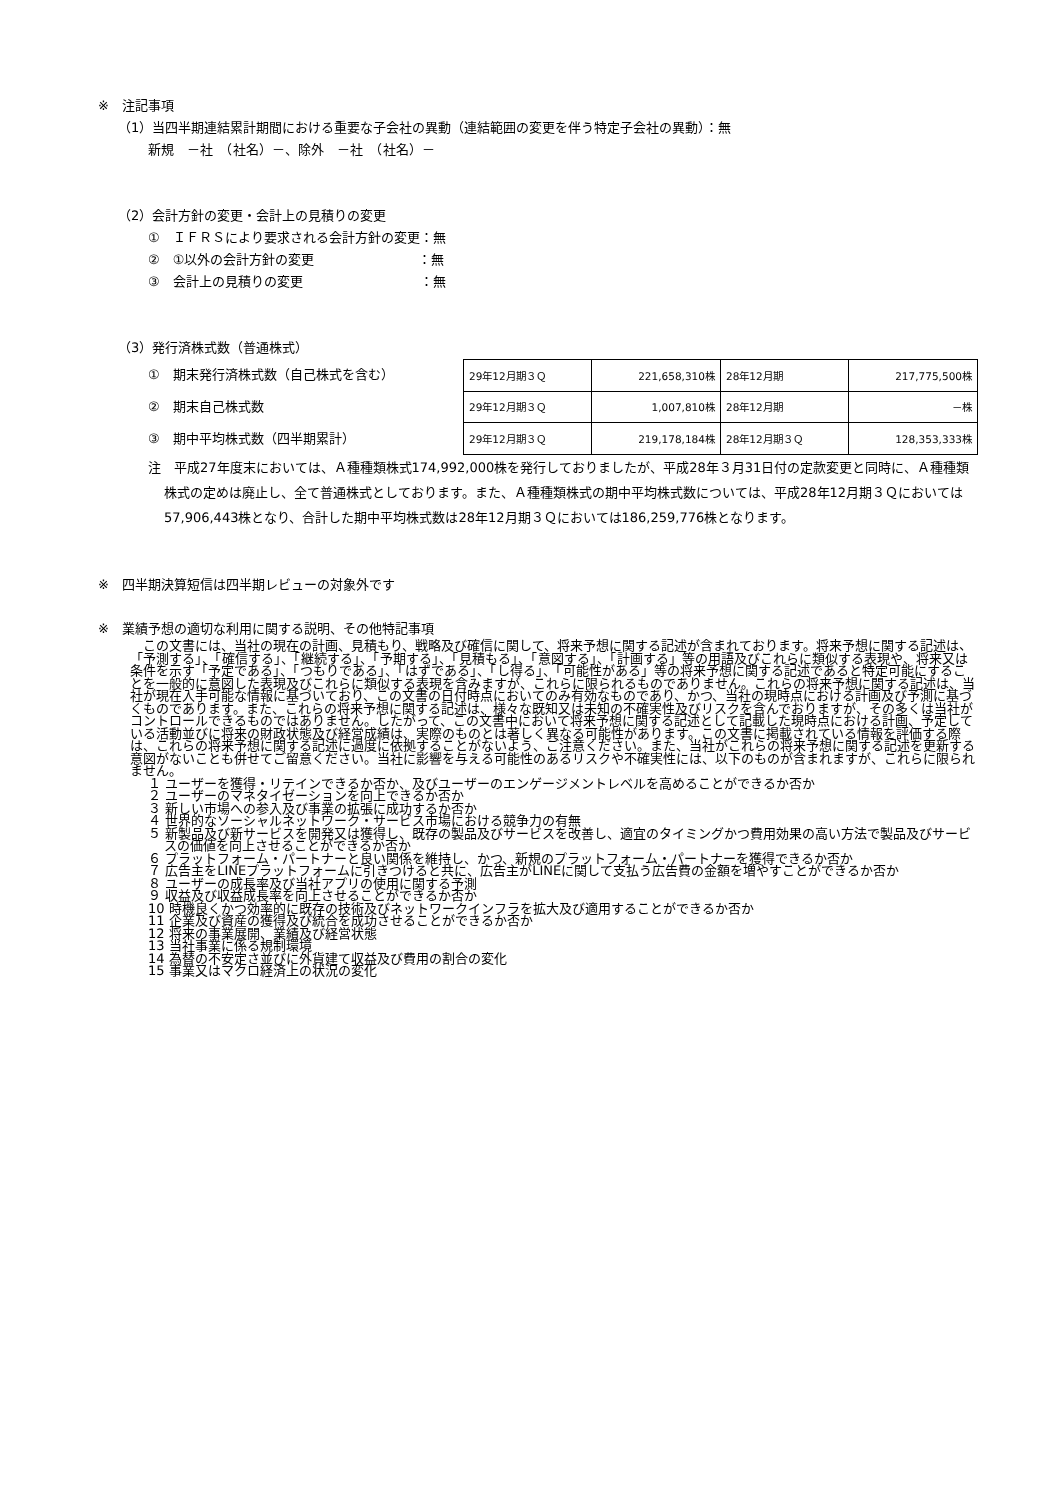※　注記事項
（1）当四半期連結累計期間における重要な子会社の異動（連結範囲の変更を伴う特定子会社の異動）：無
新規　－社　（社名）－、除外　－社　（社名）－
（2）会計方針の変更・会計上の見積りの変更
①　ＩＦＲＳにより要求される会計方針の変更：無
②　①以外の会計方針の変更　　　　　　　　：無
③　会計上の見積りの変更　　　　　　　　　：無
（3）発行済株式数（普通株式）
①　期末発行済株式数（自己株式を含む）
②　期末自己株式数
③　期中平均株式数（四半期累計）
| 29年12月期３Ｑ | 221,658,310株 | 28年12月期 | 217,775,500株 |
| 29年12月期３Ｑ | 1,007,810株 | 28年12月期 | －株 |
| 29年12月期３Ｑ | 219,178,184株 | 28年12月期３Ｑ | 128,353,333株 |
注　平成27年度末においては、Ａ種種類株式174,992,000株を発行しておりましたが、平成28年３月31日付の定款変更と同時に、Ａ種種類株式の定めは廃止し、全て普通株式としております。また、Ａ種種類株式の期中平均株式数については、平成28年12月期３Ｑにおいては57,906,443株となり、合計した期中平均株式数は28年12月期３Ｑにおいては186,259,776株となります。
※　四半期決算短信は四半期レビューの対象外です
※　業績予想の適切な利用に関する説明、その他特記事項
　この文書には、当社の現在の計画、見積もり、戦略及び確信に関して、将来予想に関する記述が含まれております。将来予想に関する記述は、「予測する」、「確信する」、「継続する」、「予期する」、「見積もる」、「意図する」、「計画する」等の用語及びこれらに類似する表現や、将来又は条件を示す「予定である」、「つもりである」、「はずである」、「し得る」、「可能性がある」等の将来予想に関する記述であると特定可能にすることを一般的に意図した表現及びこれらに類似する表現を含みますが、これらに限られるものでありません。これらの将来予想に関する記述は、当社が現在入手可能な情報に基づいており、この文書の日付時点においてのみ有効なものであり、かつ、当社の現時点における計画及び予測に基づくものであります。また、これらの将来予想に関する記述は、様々な既知又は未知の不確実性及びリスクを含んでおりますが、その多くは当社がコントロールできるものではありません。したがって、この文書中において将来予想に関する記述として記載した現時点における計画、予定している活動並びに将来の財政状態及び経営成績は、実際のものとは著しく異なる可能性があります。この文書に掲載されている情報を評価する際は、これらの将来予想に関する記述に過度に依拠することがないよう、ご注意ください。また、当社がこれらの将来予想に関する記述を更新する意図がないことも併せてご留意ください。当社に影響を与える可能性のあるリスクや不確実性には、以下のものが含まれますが、これらに限られません。
１ ユーザーを獲得・リテインできるか否か、及びユーザーのエンゲージメントレベルを高めることができるか否か
２ ユーザーのマネタイゼーションを向上できるか否か
３ 新しい市場への参入及び事業の拡張に成功するか否か
４ 世界的なソーシャルネットワーク・サービス市場における競争力の有無
５ 新製品及び新サービスを開発又は獲得し、既存の製品及びサービスを改善し、適宜のタイミングかつ費用効果の高い方法で製品及びサービスの価値を向上させることができるか否か
６ プラットフォーム・パートナーと良い関係を維持し、かつ、新規のプラットフォーム・パートナーを獲得できるか否か
７ 広告主をLINEプラットフォームに引きつけると共に、広告主がLINEに関して支払う広告費の金額を増やすことができるか否か
８ ユーザーの成長率及び当社アプリの使用に関する予測
９ 収益及び収益成長率を向上させることができるか否か
10 時機良くかつ効率的に既存の技術及びネットワークインフラを拡大及び適用することができるか否か
11 企業及び資産の獲得及び統合を成功させることができるか否か
12 将来の事業展開、業績及び経営状態
13 当社事業に係る規制環境
14 為替の不安定さ並びに外貨建て収益及び費用の割合の変化
15 事業又はマクロ経済上の状況の変化